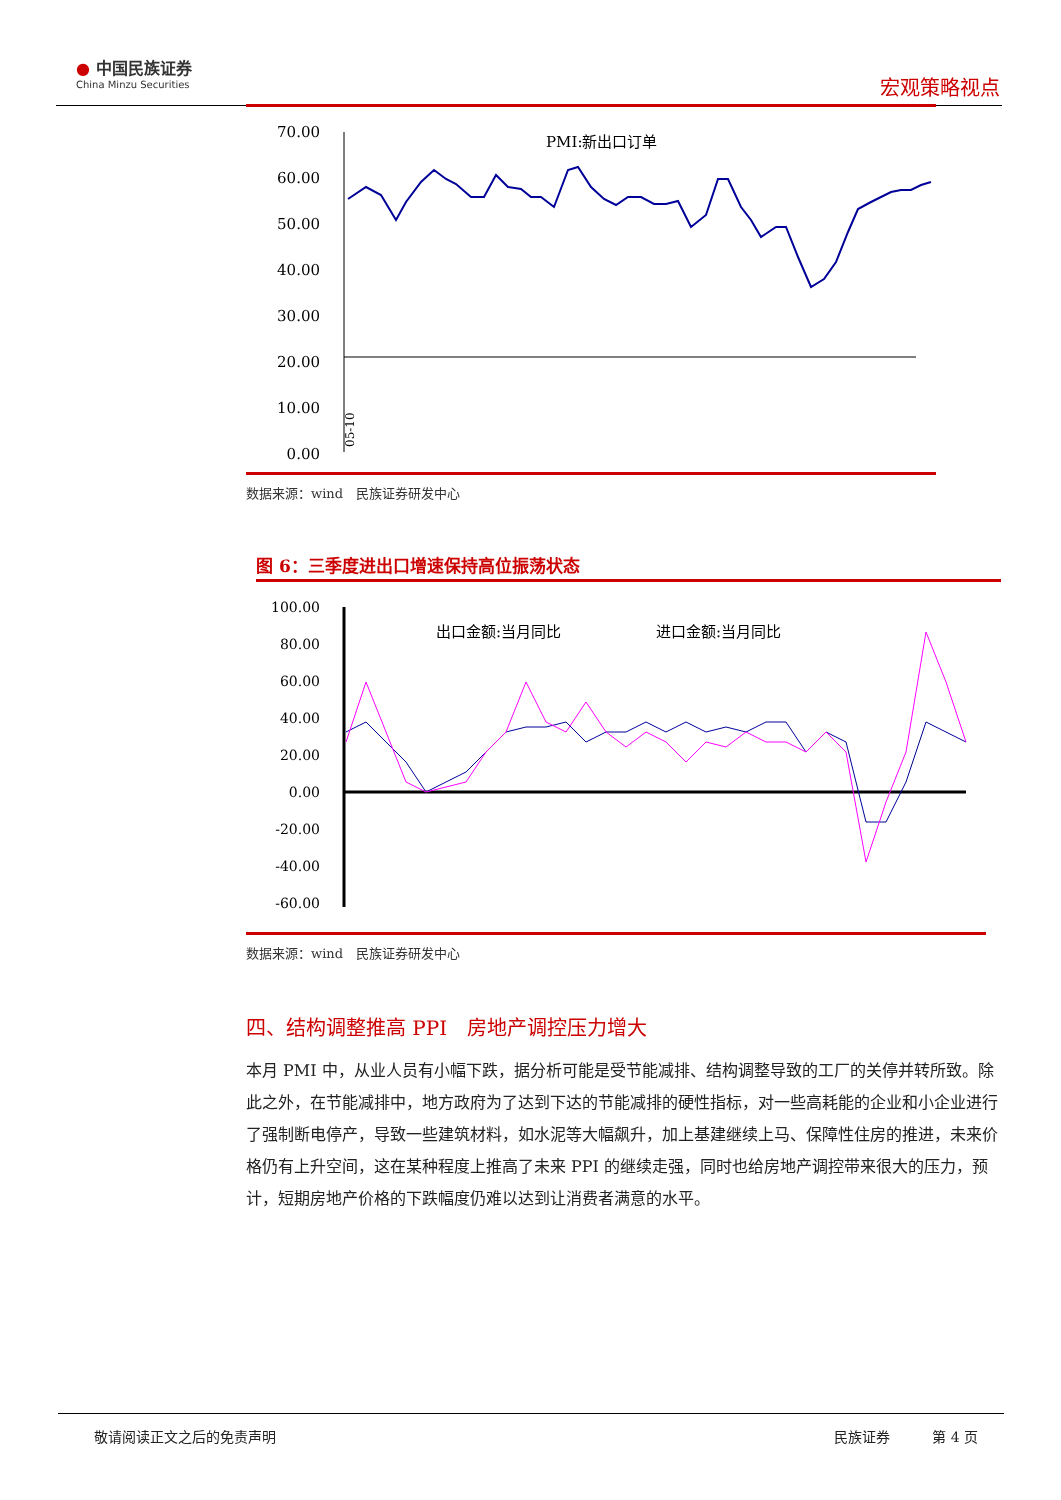● 中国民族证券
China Minzu Securities
宏观策略视点
70.00
60.00
50.00
40.00
30.00
20.00
10.00
0.00
PMI:新出口订单
05-10
数据来源：wind　民族证券研发中心
图 6：三季度进出口增速保持高位振荡状态
100.00
80.00
60.00
40.00
20.00
0.00
-20.00
-40.00
-60.00
出口金额:当月同比
进口金额:当月同比
数据来源：wind　民族证券研发中心
四、结构调整推高 PPI　房地产调控压力增大
本月 PMI 中，从业人员有小幅下跌，据分析可能是受节能减排、结构调整导致的工厂的关停并转所致。除此之外，在节能减排中，地方政府为了达到下达的节能减排的硬性指标，对一些高耗能的企业和小企业进行了强制断电停产，导致一些建筑材料，如水泥等大幅飙升，加上基建继续上马、保障性住房的推进，未来价格仍有上升空间，这在某种程度上推高了未来 PPI 的继续走强，同时也给房地产调控带来很大的压力，预计，短期房地产价格的下跌幅度仍难以达到让消费者满意的水平。
敬请阅读正文之后的免责声明 民族证券　　　第 4 页